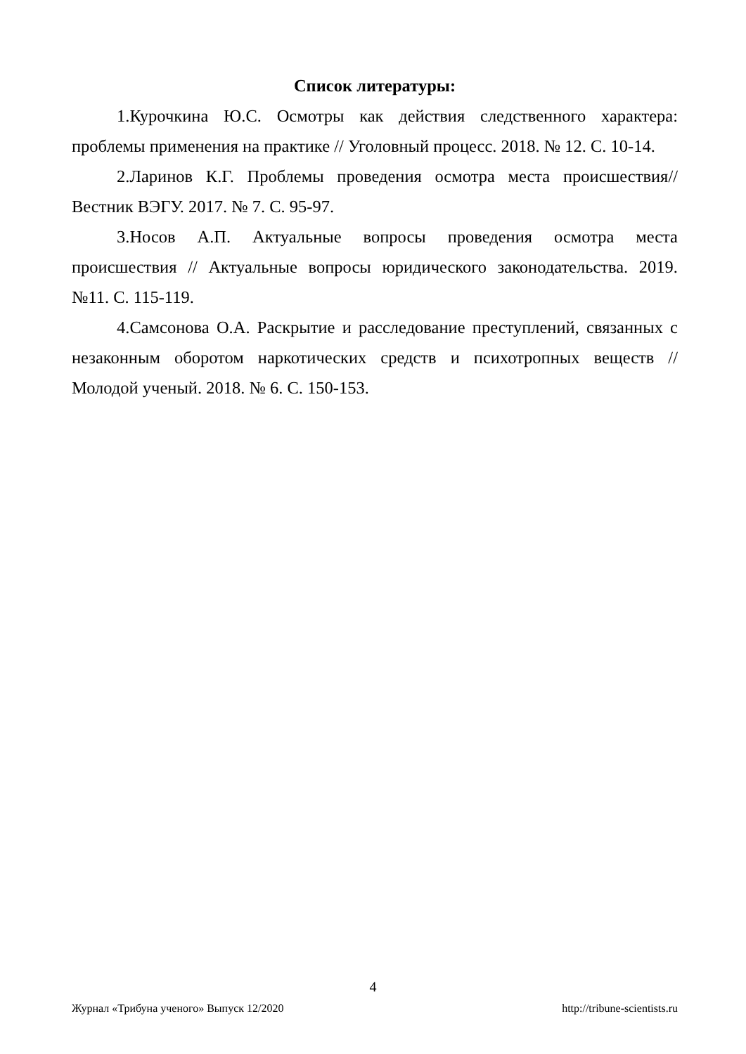Список литературы:
1.Курочкина Ю.С. Осмотры как действия следственного характера: проблемы применения на практике // Уголовный процесс. 2018. № 12. С. 10-14.
2.Ларинов К.Г. Проблемы проведения осмотра места происшествия// Вестник ВЭГУ. 2017. № 7. С. 95-97.
3.Носов А.П. Актуальные вопросы проведения осмотра места происшествия // Актуальные вопросы юридического законодательства. 2019. №11. С. 115-119.
4.Самсонова О.А. Раскрытие и расследование преступлений, связанных с незаконным оборотом наркотических средств и психотропных веществ // Молодой ученый. 2018. № 6. С. 150-153.
4
Журнал «Трибуна ученого» Выпуск 12/2020 http://tribune-scientists.ru